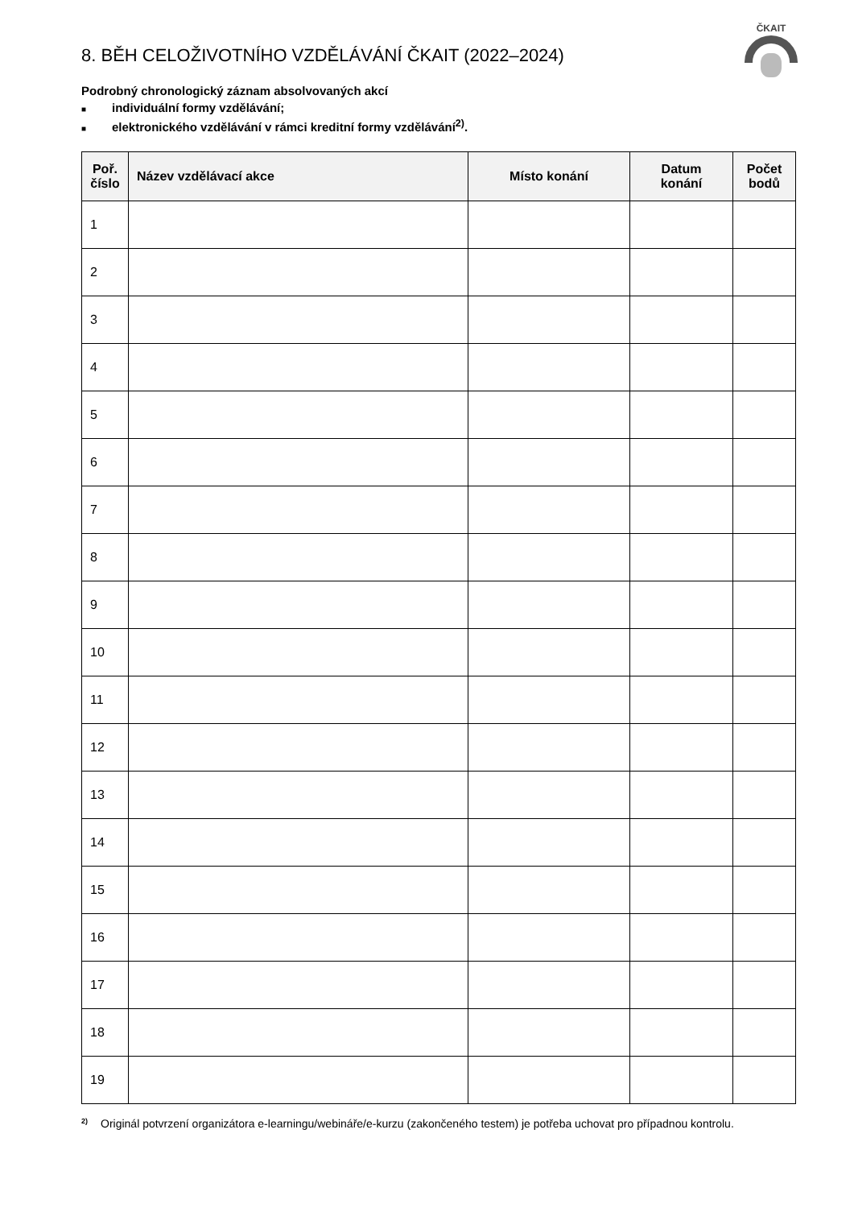ČKAIT
8. BĚH CELOŽIVOTNÍHO VZDĚLÁVÁNÍ ČKAIT (2022–2024)
Podrobný chronologický záznam absolvovaných akcí
■ individuální formy vzdělávání;
■ elektronického vzdělávání v rámci kreditní formy vzdělávání<sup>2)</sup>.
| Poř. číslo | Název vzdělávací akce | Místo konání | Datum konání | Počet bodů |
| --- | --- | --- | --- | --- |
| 1 | | | | |
| 2 | | | | |
| 3 | | | | |
| 4 | | | | |
| 5 | | | | |
| 6 | | | | |
| 7 | | | | |
| 8 | | | | |
| 9 | | | | |
| 10 | | | | |
| 11 | | | | |
| 12 | | | | |
| 13 | | | | |
| 14 | | | | |
| 15 | | | | |
| 16 | | | | |
| 17 | | | | |
| 18 | | | | |
| 19 | | | | |
<sup>2)</sup>
Originál potvrzení organizátora e-learningu/webináře/e-kurzu (zakončeného testem) je potřeba uchovat pro případnou kontrolu.